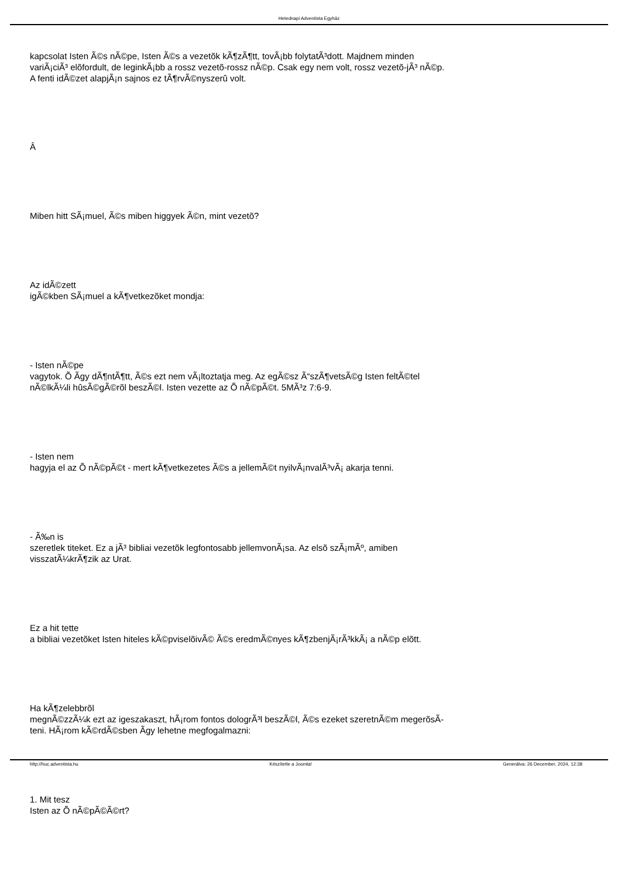Hetednapi Adventista Egyház
kapcsolat Isten Ã©s nÃ©pe, Isten Ã©s a vezetõk kÃ¶zÃ¶tt, tovÃ¡bb folytatÃ³dott. Majdnem minden variÃ¡ciÃ³ elõfordult, de leginkÃ¡bb a rossz vezetõ-rossz nÃ©p. Csak egy nem volt, rossz vezetõ-jÃ³ nÃ©p. A fenti idÃ©zet alapjÃ¡n sajnos ez tÃ¶rvÃ©nyszerû volt.
Â
Miben hitt SÃ¡muel, Ã©s miben higgyek Ã©n, mint vezetõ?
Az idÃ©zett
igÃ©kben SÃ¡muel a kÃ¶vetkezõket mondja:
- Isten nÃ©pe
vagytok. Õ Ã­gy dÃ¶ntÃ¶tt, Ã©s ezt nem vÃ¡ltoztatja meg. Az egÃ©sz Ã“szÃ¶vetsÃ©g Isten feltÃ©tel nÃ©lkÃ¼li hûsÃ©gÃ©rõl beszÃ©l. Isten vezette az Õ nÃ©pÃ©t. 5MÃ³z 7:6-9.
- Isten nem
hagyja el az Õ nÃ©pÃ©t - mert kÃ¶vetkezetes Ã©s a jellemÃ©t nyilvÃ¡nvalÃ³vÃ¡ akarja tenni.
- Ã‰n is
szeretlek titeket. Ez a jÃ³ bibliai vezetõk legfontosabb jellemvonÃ¡sa. Az elsõ szÃ¡mÃº, amiben visszatÃ¼krÃ¶zik az Urat.
Ez a hit tette
a bibliai vezetõket Isten hiteles kÃ©pviselõivÃ© Ã©s eredmÃ©nyes kÃ¶zbenjÃ¡rÃ³kkÃ¡ a nÃ©p elõtt.
Ha kÃ¶zelebbrõl
megnÃ©zzÃ¼k ezt az igeszakaszt, hÃ¡rom fontos dologrÃ³l beszÃ©l, Ã©s ezeket szeretnÃ©m megerõsÃ­teni. HÃ¡rom kÃ©rdÃ©sben Ã­gy lehetne megfogalmazni:
1. Mit tesz
Isten az Õ nÃ©pÃ©Ã©rt?
http://huc.adventista.hu Készítette a Joomla! Generálva: 26 December, 2024, 12:38